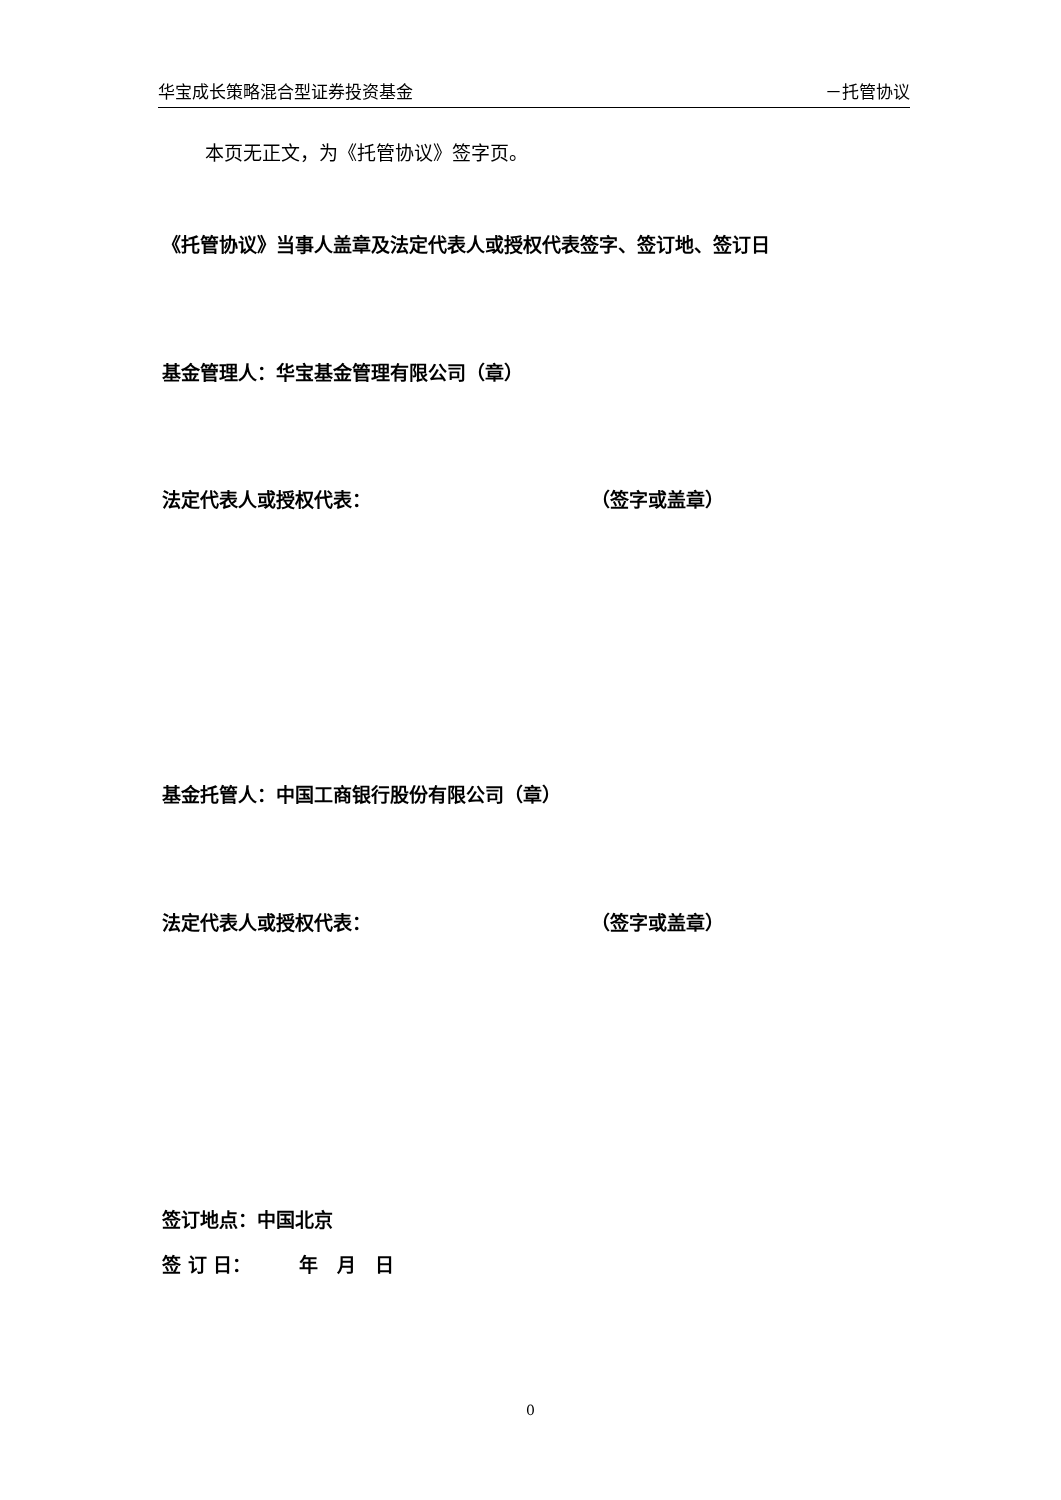华宝成长策略混合型证券投资基金 －托管协议
本页无正文，为《托管协议》签字页。
《托管协议》当事人盖章及法定代表人或授权代表签字、签订地、签订日
基金管理人：华宝基金管理有限公司（章）
法定代表人或授权代表： （签字或盖章）
基金托管人：中国工商银行股份有限公司（章）
法定代表人或授权代表： （签字或盖章）
签订地点：中国北京
签 订 日：　　　年　月　日
0